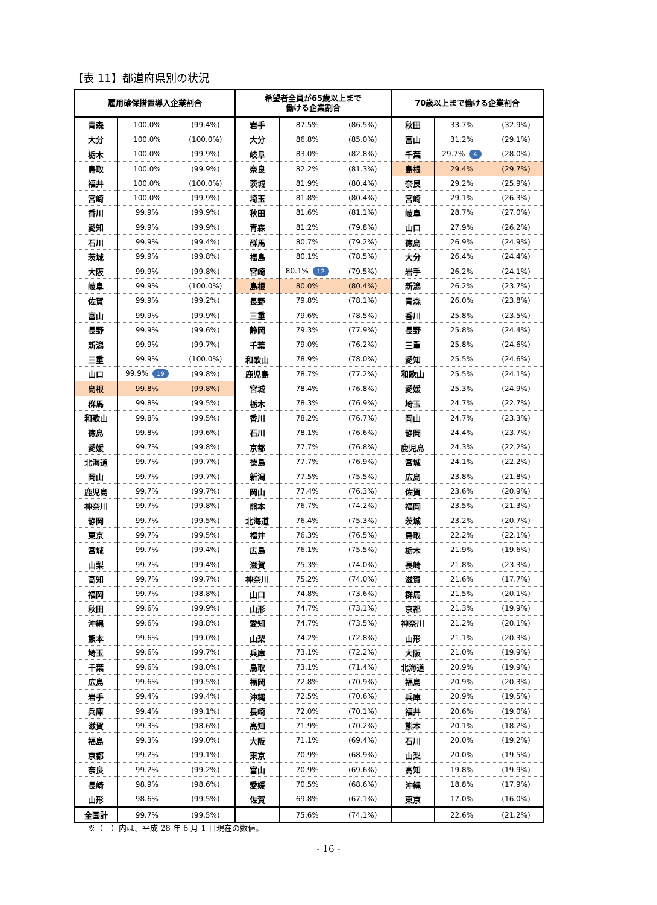【表 11】都道府県別の状況
| 雇用確保措置導入企業割合 | | | 希望者全員が65歳以上まで 働ける企業割合 | | | 70歳以上まで働ける企業割合 | | |
| --- | --- | --- | --- | --- | --- | --- | --- | --- |
| 青森 | 100.0% | (99.4%) | 岩手 | 87.5% | (86.5%) | 秋田 | 33.7% | (32.9%) |
| 大分 | 100.0% | (100.0%) | 大分 | 86.8% | (85.0%) | 富山 | 31.2% | (29.1%) |
| 栃木 | 100.0% | (99.9%) | 岐阜 | 83.0% | (82.8%) | 千葉 | 29.7% 4 | (28.0%) |
| 鳥取 | 100.0% | (99.9%) | 奈良 | 82.2% | (81.3%) | 島根 | 29.4% | (29.7%) |
| 福井 | 100.0% | (100.0%) | 茨城 | 81.9% | (80.4%) | 奈良 | 29.2% | (25.9%) |
| 宮崎 | 100.0% | (99.9%) | 埼玉 | 81.8% | (80.4%) | 宮崎 | 29.1% | (26.3%) |
| 香川 | 99.9% | (99.9%) | 秋田 | 81.6% | (81.1%) | 岐阜 | 28.7% | (27.0%) |
| 愛知 | 99.9% | (99.9%) | 青森 | 81.2% | (79.8%) | 山口 | 27.9% | (26.2%) |
| 石川 | 99.9% | (99.4%) | 群馬 | 80.7% | (79.2%) | 徳島 | 26.9% | (24.9%) |
| 茨城 | 99.9% | (99.8%) | 福島 | 80.1% | (78.5%) | 大分 | 26.4% | (24.4%) |
| 大阪 | 99.9% | (99.8%) | 宮崎 | 80.1% 12 | (79.5%) | 岩手 | 26.2% | (24.1%) |
| 岐阜 | 99.9% | (100.0%) | 島根 | 80.0% | (80.4%) | 新潟 | 26.2% | (23.7%) |
| 佐賀 | 99.9% | (99.2%) | 長野 | 79.8% | (78.1%) | 青森 | 26.0% | (23.8%) |
| 富山 | 99.9% | (99.9%) | 三重 | 79.6% | (78.5%) | 香川 | 25.8% | (23.5%) |
| 長野 | 99.9% | (99.6%) | 静岡 | 79.3% | (77.9%) | 長野 | 25.8% | (24.4%) |
| 新潟 | 99.9% | (99.7%) | 千葉 | 79.0% | (76.2%) | 三重 | 25.8% | (24.6%) |
| 三重 | 99.9% | (100.0%) | 和歌山 | 78.9% | (78.0%) | 愛知 | 25.5% | (24.6%) |
| 山口 | 99.9% 19 | (99.8%) | 鹿児島 | 78.7% | (77.2%) | 和歌山 | 25.5% | (24.1%) |
| 島根 | 99.8% | (99.8%) | 宮城 | 78.4% | (76.8%) | 愛媛 | 25.3% | (24.9%) |
| 群馬 | 99.8% | (99.5%) | 栃木 | 78.3% | (76.9%) | 埼玉 | 24.7% | (22.7%) |
| 和歌山 | 99.8% | (99.5%) | 香川 | 78.2% | (76.7%) | 岡山 | 24.7% | (23.3%) |
| 徳島 | 99.8% | (99.6%) | 石川 | 78.1% | (76.6%) | 静岡 | 24.4% | (23.7%) |
| 愛媛 | 99.7% | (99.8%) | 京都 | 77.7% | (76.8%) | 鹿児島 | 24.3% | (22.2%) |
| 北海道 | 99.7% | (99.7%) | 徳島 | 77.7% | (76.9%) | 宮城 | 24.1% | (22.2%) |
| 岡山 | 99.7% | (99.7%) | 新潟 | 77.5% | (75.5%) | 広島 | 23.8% | (21.8%) |
| 鹿児島 | 99.7% | (99.7%) | 岡山 | 77.4% | (76.3%) | 佐賀 | 23.6% | (20.9%) |
| 神奈川 | 99.7% | (99.8%) | 熊本 | 76.7% | (74.2%) | 福岡 | 23.5% | (21.3%) |
| 静岡 | 99.7% | (99.5%) | 北海道 | 76.4% | (75.3%) | 茨城 | 23.2% | (20.7%) |
| 東京 | 99.7% | (99.5%) | 福井 | 76.3% | (76.5%) | 鳥取 | 22.2% | (22.1%) |
| 宮城 | 99.7% | (99.4%) | 広島 | 76.1% | (75.5%) | 栃木 | 21.9% | (19.6%) |
| 山梨 | 99.7% | (99.4%) | 滋賀 | 75.3% | (74.0%) | 長崎 | 21.8% | (23.3%) |
| 高知 | 99.7% | (99.7%) | 神奈川 | 75.2% | (74.0%) | 滋賀 | 21.6% | (17.7%) |
| 福岡 | 99.7% | (98.8%) | 山口 | 74.8% | (73.6%) | 群馬 | 21.5% | (20.1%) |
| 秋田 | 99.6% | (99.9%) | 山形 | 74.7% | (73.1%) | 京都 | 21.3% | (19.9%) |
| 沖縄 | 99.6% | (98.8%) | 愛知 | 74.7% | (73.5%) | 神奈川 | 21.2% | (20.1%) |
| 熊本 | 99.6% | (99.0%) | 山梨 | 74.2% | (72.8%) | 山形 | 21.1% | (20.3%) |
| 埼玉 | 99.6% | (99.7%) | 兵庫 | 73.1% | (72.2%) | 大阪 | 21.0% | (19.9%) |
| 千葉 | 99.6% | (98.0%) | 鳥取 | 73.1% | (71.4%) | 北海道 | 20.9% | (19.9%) |
| 広島 | 99.6% | (99.5%) | 福岡 | 72.8% | (70.9%) | 福島 | 20.9% | (20.3%) |
| 岩手 | 99.4% | (99.4%) | 沖縄 | 72.5% | (70.6%) | 兵庫 | 20.9% | (19.5%) |
| 兵庫 | 99.4% | (99.1%) | 長崎 | 72.0% | (70.1%) | 福井 | 20.6% | (19.0%) |
| 滋賀 | 99.3% | (98.6%) | 高知 | 71.9% | (70.2%) | 熊本 | 20.1% | (18.2%) |
| 福島 | 99.3% | (99.0%) | 大阪 | 71.1% | (69.4%) | 石川 | 20.0% | (19.2%) |
| 京都 | 99.2% | (99.1%) | 東京 | 70.9% | (68.9%) | 山梨 | 20.0% | (19.5%) |
| 奈良 | 99.2% | (99.2%) | 富山 | 70.9% | (69.6%) | 高知 | 19.8% | (19.9%) |
| 長崎 | 98.9% | (98.6%) | 愛媛 | 70.5% | (68.6%) | 沖縄 | 18.8% | (17.9%) |
| 山形 | 98.6% | (99.5%) | 佐賀 | 69.8% | (67.1%) | 東京 | 17.0% | (16.0%) |
| 全国計 | 99.7% | (99.5%) | | 75.6% | (74.1%) | | 22.6% | (21.2%) |
※（　）内は、平成 28 年 6 月 1 日現在の数値。
- 16 -